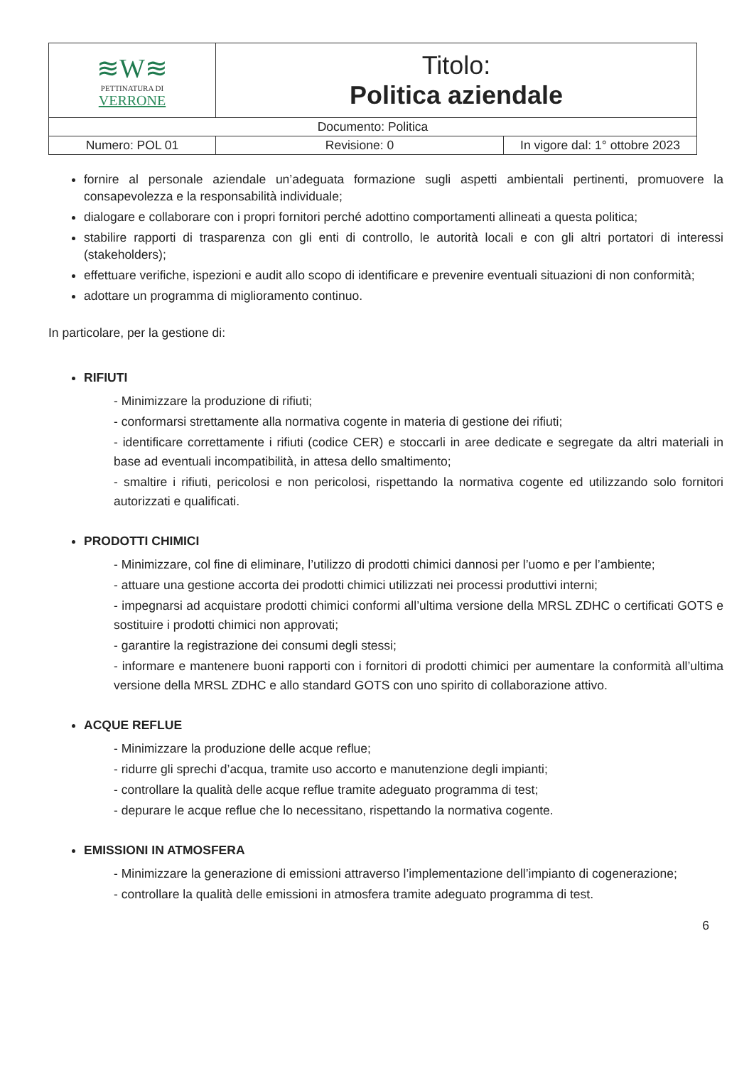| ≋W≋ PETTINATURA DI VERRONE | Titolo: Politica aziendale | |
| Documento: Politica | | |
| Numero: POL 01 | Revisione: 0 | In vigore dal: 1° ottobre 2023 |
fornire al personale aziendale un’adeguata formazione sugli aspetti ambientali pertinenti, promuovere la consapevolezza e la responsabilità individuale;
dialogare e collaborare con i propri fornitori perché adottino comportamenti allineati a questa politica;
stabilire rapporti di trasparenza con gli enti di controllo, le autorità locali e con gli altri portatori di interessi (stakeholders);
effettuare verifiche, ispezioni e audit allo scopo di identificare e prevenire eventuali situazioni di non conformità;
adottare un programma di miglioramento continuo.
In particolare, per la gestione di:
RIFIUTI
- Minimizzare la produzione di rifiuti;
- conformarsi strettamente alla normativa cogente in materia di gestione dei rifiuti;
- identificare correttamente i rifiuti (codice CER) e stoccarli in aree dedicate e segregate da altri materiali in base ad eventuali incompatibilità, in attesa dello smaltimento;
- smaltire i rifiuti, pericolosi e non pericolosi, rispettando la normativa cogente ed utilizzando solo fornitori autorizzati e qualificati.
PRODOTTI CHIMICI
- Minimizzare, col fine di eliminare, l’utilizzo di prodotti chimici dannosi per l’uomo e per l’ambiente;
- attuare una gestione accorta dei prodotti chimici utilizzati nei processi produttivi interni;
- impegnarsi ad acquistare prodotti chimici conformi all’ultima versione della MRSL ZDHC o certificati GOTS e sostituire i prodotti chimici non approvati;
- garantire la registrazione dei consumi degli stessi;
- informare e mantenere buoni rapporti con i fornitori di prodotti chimici per aumentare la conformità all’ultima versione della MRSL ZDHC e allo standard GOTS con uno spirito di collaborazione attivo.
ACQUE REFLUE
- Minimizzare la produzione delle acque reflue;
- ridurre gli sprechi d’acqua, tramite uso accorto e manutenzione degli impianti;
- controllare la qualità delle acque reflue tramite adeguato programma di test;
- depurare le acque reflue che lo necessitano, rispettando la normativa cogente.
EMISSIONI IN ATMOSFERA
- Minimizzare la generazione di emissioni attraverso l’implementazione dell’impianto di cogenerazione;
- controllare la qualità delle emissioni in atmosfera tramite adeguato programma di test.
6